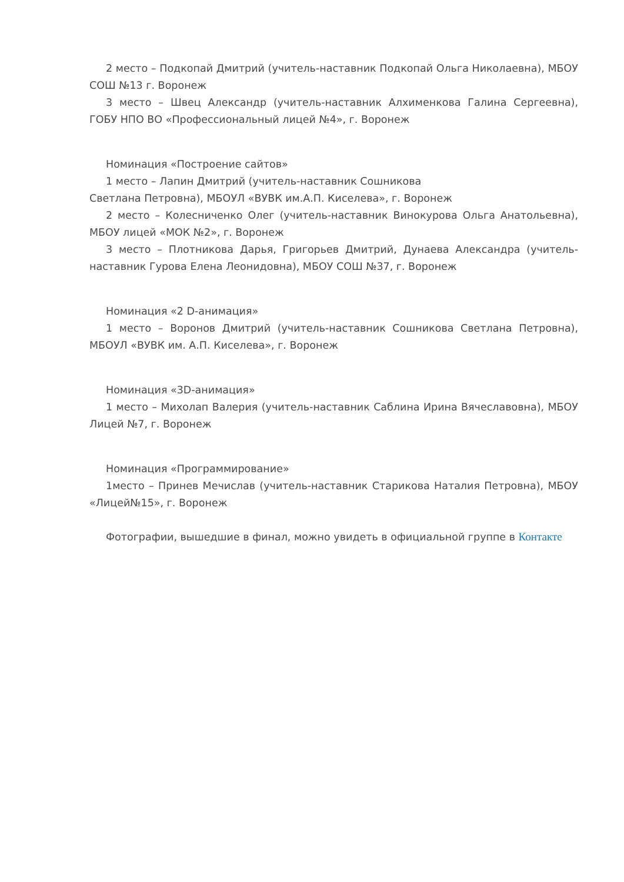2 место – Подкопай Дмитрий (учитель-наставник Подкопай Ольга Николаевна), МБОУ СОШ №13 г. Воронеж
3 место – Швец Александр (учитель-наставник Алхименкова Галина Сергеевна), ГОБУ НПО ВО «Профессиональный лицей №4», г. Воронеж
Номинация «Построение сайтов»
1 место – Лапин Дмитрий (учитель-наставник Сошникова
Светлана Петровна), МБОУЛ «ВУВК им.А.П. Киселева», г. Воронеж
2 место – Колесниченко Олег (учитель-наставник Винокурова Ольга Анатольевна), МБОУ лицей «МОК №2», г. Воронеж
3 место – Плотникова Дарья, Григорьев Дмитрий, Дунаева Александра (учитель-наставник Гурова Елена Леонидовна), МБОУ СОШ №37, г. Воронеж
Номинация «2 D-анимация»
1 место – Воронов Дмитрий (учитель-наставник Сошникова Светлана Петровна), МБОУЛ «ВУВК им. А.П. Киселева», г. Воронеж
Номинация «3D-анимация»
1 место – Михолап Валерия (учитель-наставник Саблина Ирина Вячеславовна), МБОУ Лицей №7, г. Воронеж
Номинация «Программирование»
1место – Принев Мечислав (учитель-наставник Старикова Наталия Петровна), МБОУ «Лицей№15», г. Воронеж
Фотографии, вышедшие в финал, можно увидеть в официальной группе в Контакте